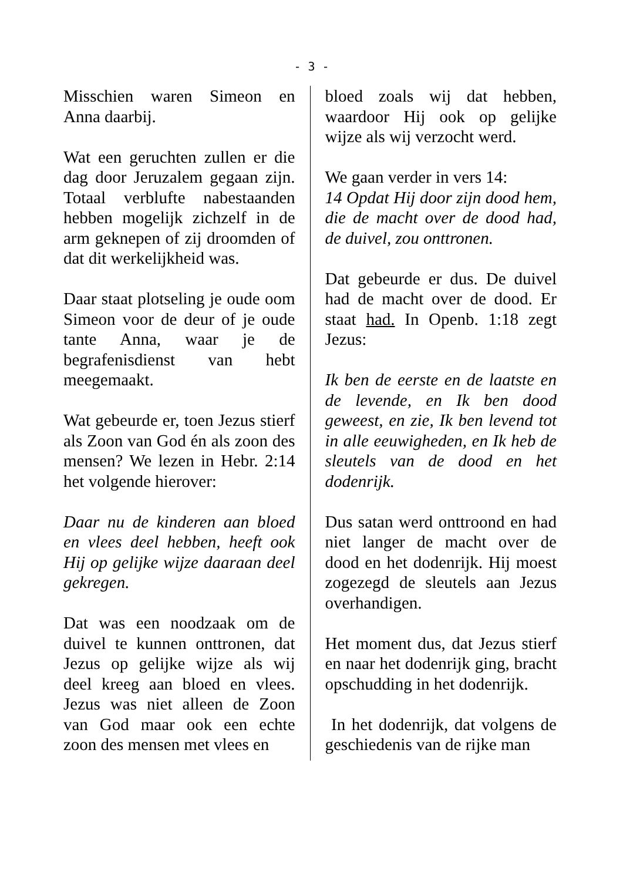- 3 -
Misschien waren Simeon en Anna daarbij.
Wat een geruchten zullen er die dag door Jeruzalem gegaan zijn. Totaal verblufte nabestaanden hebben mogelijk zichzelf in de arm geknepen of zij droomden of dat dit werkelijkheid was.
Daar staat plotseling je oude oom Simeon voor de deur of je oude tante Anna, waar je de begrafenisdienst van hebt meegemaakt.
Wat gebeurde er, toen Jezus stierf als Zoon van God én als zoon des mensen? We lezen in Hebr. 2:14 het volgende hierover:
Daar nu de kinderen aan bloed en vlees deel hebben, heeft ook Hij op gelijke wijze daaraan deel gekregen.
Dat was een noodzaak om de duivel te kunnen onttronen, dat Jezus op gelijke wijze als wij deel kreeg aan bloed en vlees. Jezus was niet alleen de Zoon van God maar ook een echte zoon des mensen met vlees en
bloed zoals wij dat hebben, waardoor Hij ook op gelijke wijze als wij verzocht werd.
We gaan verder in vers 14:
14 Opdat Hij door zijn dood hem, die de macht over de dood had, de duivel, zou onttronen.
Dat gebeurde er dus. De duivel had de macht over de dood. Er staat had. In Openb. 1:18 zegt Jezus:
Ik ben de eerste en de laatste en de levende, en Ik ben dood geweest, en zie, Ik ben levend tot in alle eeuwigheden, en Ik heb de sleutels van de dood en het dodenrijk.
Dus satan werd onttroond en had niet langer de macht over de dood en het dodenrijk. Hij moest zogezegd de sleutels aan Jezus overhandigen.
Het moment dus, dat Jezus stierf en naar het dodenrijk ging, bracht opschudding in het dodenrijk.
In het dodenrijk, dat volgens de geschiedenis van de rijke man